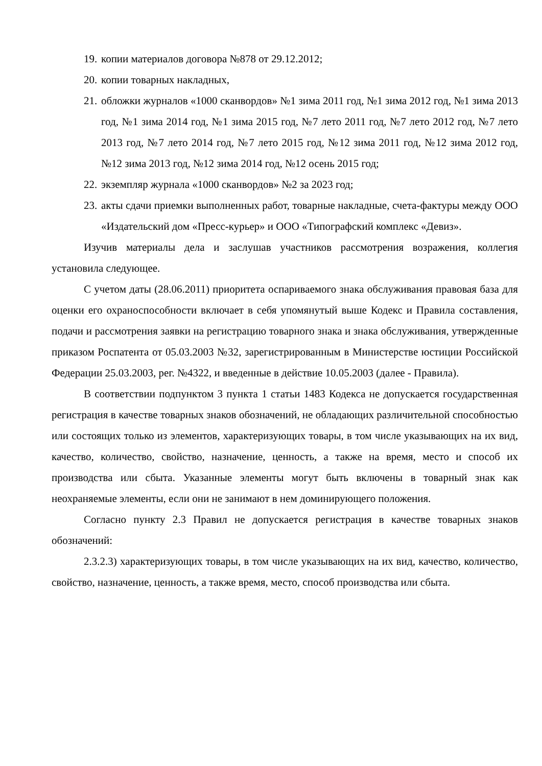19. копии материалов договора №878 от 29.12.2012;
20. копии товарных накладных,
21. обложки журналов «1000 сканвордов» №1 зима 2011 год, №1 зима 2012 год, №1 зима 2013 год, №1 зима 2014 год, №1 зима 2015 год, №7 лето 2011 год, №7 лето 2012 год, №7 лето 2013 год, №7 лето 2014 год, №7 лето 2015 год, №12 зима 2011 год, №12 зима 2012 год, №12 зима 2013 год, №12 зима 2014 год, №12 осень 2015 год;
22. экземпляр журнала «1000 сканвордов» №2 за 2023 год;
23. акты сдачи приемки выполненных работ, товарные накладные, счета-фактуры между ООО «Издательский дом «Пресс-курьер» и ООО «Типографский комплекс «Девиз».
Изучив материалы дела и заслушав участников рассмотрения возражения, коллегия установила следующее.
С учетом даты (28.06.2011) приоритета оспариваемого знака обслуживания правовая база для оценки его охраноспособности включает в себя упомянутый выше Кодекс и Правила составления, подачи и рассмотрения заявки на регистрацию товарного знака и знака обслуживания, утвержденные приказом Роспатента от 05.03.2003 №32, зарегистрированным в Министерстве юстиции Российской Федерации 25.03.2003, рег. №4322, и введенные в действие 10.05.2003 (далее - Правила).
В соответствии подпунктом 3 пункта 1 статьи 1483 Кодекса не допускается государственная регистрация в качестве товарных знаков обозначений, не обладающих различительной способностью или состоящих только из элементов, характеризующих товары, в том числе указывающих на их вид, качество, количество, свойство, назначение, ценность, а также на время, место и способ их производства или сбыта. Указанные элементы могут быть включены в товарный знак как неохраняемые элементы, если они не занимают в нем доминирующего положения.
Согласно пункту 2.3 Правил не допускается регистрация в качестве товарных знаков обозначений:
2.3.2.3) характеризующих товары, в том числе указывающих на их вид, качество, количество, свойство, назначение, ценность, а также время, место, способ производства или сбыта.